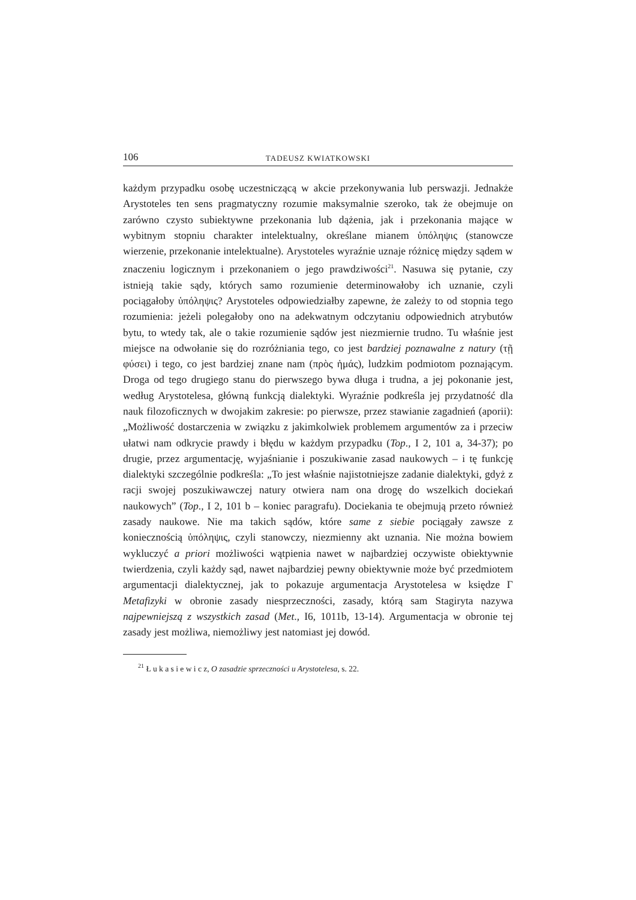106 TADEUSZ KWIATKOWSKI
każdym przypadku osobę uczestniczącą w akcie przekonywania lub perswazji. Jednakże Arystoteles ten sens pragmatyczny rozumie maksymalnie szeroko, tak że obejmuje on zarówno czysto subiektywne przekonania lub dążenia, jak i przekonania mające w wybitnym stopniu charakter intelektualny, określane mianem ὑπόληψις (stanowcze wierzenie, przekonanie intelektualne). Arystoteles wyraźnie uznaje różnicę między sądem w znaczeniu logicznym i przekonaniem o jego prawdziwości<sup>21</sup>. Nasuwa się pytanie, czy istnieją takie sądy, których samo rozumienie determinowałoby ich uznanie, czyli pociągałoby ὑπόληψις? Arystoteles odpowiedziałby zapewne, że zależy to od stopnia tego rozumienia: jeżeli polegałoby ono na adekwatnym odczytaniu odpowiednich atrybutów bytu, to wtedy tak, ale o takie rozumienie sądów jest niezmiernie trudno. Tu właśnie jest miejsce na odwołanie się do rozróżniania tego, co jest bardziej poznawalne z natury (τῇ φύσει) i tego, co jest bardziej znane nam (πρὸς ἡμάς), ludzkim podmiotom poznającym. Droga od tego drugiego stanu do pierwszego bywa długa i trudna, a jej pokonanie jest, według Arystotelesa, główną funkcją dialektyki. Wyraźnie podkreśla jej przydatność dla nauk filozoficznych w dwojakim zakresie: po pierwsze, przez stawianie zagadnień (aporii): „Możliwość dostarczenia w związku z jakimkolwiek problemem argumentów za i przeciw ułatwi nam odkrycie prawdy i błędu w każdym przypadku (Top., I 2, 101 a, 34-37); po drugie, przez argumentację, wyjaśnianie i poszukiwanie zasad naukowych – i tę funkcję dialektyki szczególnie podkreśla: „To jest właśnie najistotniejsze zadanie dialektyki, gdyż z racji swojej poszukiwawczej natury otwiera nam ona drogę do wszelkich dociekań naukowych” (Top., I 2, 101 b – koniec paragrafu). Dociekania te obejmują przeto również zasady naukowe. Nie ma takich sądów, które same z siebie pociągały zawsze z koniecznością ὑπόληψις, czyli stanowczy, niezmienny akt uznania. Nie można bowiem wykluczyć a priori możliwości wątpienia nawet w najbardziej oczywiste obiektywnie twierdzenia, czyli każdy sąd, nawet najbardziej pewny obiektywnie może być przedmiotem argumentacji dialektycznej, jak to pokazuje argumentacja Arystotelesa w księdze Γ Metafizyki w obronie zasady niesprzeczności, zasady, którą sam Stagiryta nazywa najpewniejszą z wszystkich zasad (Met., I6, 1011b, 13-14). Argumentacja w obronie tej zasady jest możliwa, niemożliwy jest natomiast jej dowód.
<sup>21</sup> Ł u k a s i e w i c z, O zasadzie sprzeczności u Arystotelesa, s. 22.